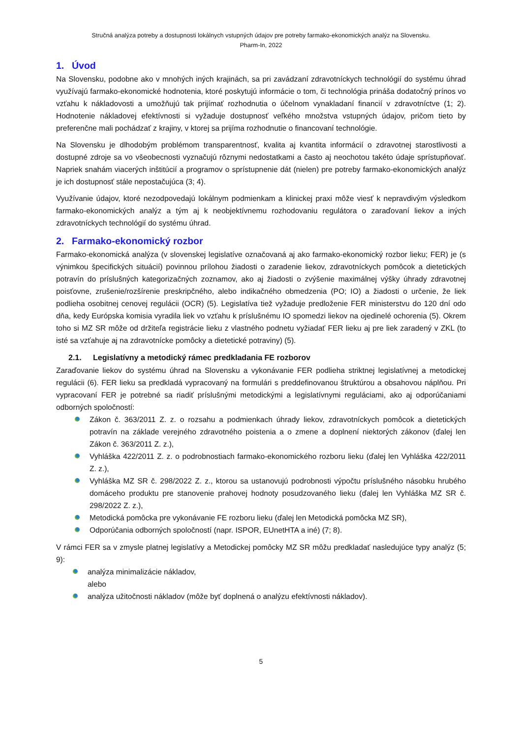Stručná analýza potreby a dostupnosti lokálnych vstupných údajov pre potreby farmako-ekonomických analýz na Slovensku.
Pharm-In, 2022
1. Úvod
Na Slovensku, podobne ako v mnohých iných krajinách, sa pri zavádzaní zdravotníckych technológií do systému úhrad využívajú farmako-ekonomické hodnotenia, ktoré poskytujú informácie o tom, či technológia prináša dodatočný prínos vo vzťahu k nákladovosti a umožňujú tak prijímať rozhodnutia o účelnom vynakladaní financií v zdravotníctve (1; 2). Hodnotenie nákladovej efektívnosti si vyžaduje dostupnosť veľkého množstva vstupných údajov, pričom tieto by preferenčne mali pochádzať z krajiny, v ktorej sa prijíma rozhodnutie o financovaní technológie.
Na Slovensku je dlhodobým problémom transparentnosť, kvalita aj kvantita informácií o zdravotnej starostlivosti a dostupné zdroje sa vo všeobecnosti vyznačujú rôznymi nedostatkami a často aj neochotou takéto údaje sprístupňovať. Napriek snahám viacerých inštitúcií a programov o sprístupnenie dát (nielen) pre potreby farmako-ekonomických analýz je ich dostupnosť stále nepostačujúca (3; 4).
Využívanie údajov, ktoré nezodpovedajú lokálnym podmienkam a klinickej praxi môže viesť k nepravdivým výsledkom farmako-ekonomických analýz a tým aj k neobjektívnemu rozhodovaniu regulátora o zaraďovaní liekov a iných zdravotníckych technológií do systému úhrad.
2. Farmako-ekonomický rozbor
Farmako-ekonomická analýza (v slovenskej legislatíve označovaná aj ako farmako-ekonomický rozbor lieku; FER) je (s výnimkou špecifických situácií) povinnou prílohou žiadosti o zaradenie liekov, zdravotníckych pomôcok a dietetických potravín do príslušných kategorizačných zoznamov, ako aj žiadosti o zvýšenie maximálnej výšky úhrady zdravotnej poisťovne, zrušenie/rozšírenie preskripčného, alebo indikačného obmedzenia (PO; IO) a žiadosti o určenie, že liek podlieha osobitnej cenovej regulácii (OCR) (5). Legislatíva tiež vyžaduje predloženie FER ministerstvu do 120 dní odo dňa, kedy Európska komisia vyradila liek vo vzťahu k príslušnému IO spomedzi liekov na ojedinelé ochorenia (5). Okrem toho si MZ SR môže od držiteľa registrácie lieku z vlastného podnetu vyžiadať FER lieku aj pre liek zaradený v ZKL (to isté sa vzťahuje aj na zdravotnícke pomôcky a dietetické potraviny) (5).
2.1. Legislatívny a metodický rámec predkladania FE rozborov
Zaraďovanie liekov do systému úhrad na Slovensku a vykonávanie FER podlieha striktnej legislatívnej a metodickej regulácii (6). FER lieku sa predkladá vypracovaný na formulári s preddefinovanou štruktúrou a obsahovou náplňou. Pri vypracovaní FER je potrebné sa riadiť príslušnými metodickými a legislatívnymi reguláciami, ako aj odporúčaniami odborných spoločností:
Zákon č. 363/2011 Z. z. o rozsahu a podmienkach úhrady liekov, zdravotníckych pomôcok a dietetických potravín na základe verejného zdravotného poistenia a o zmene a doplnení niektorých zákonov (ďalej len Zákon č. 363/2011 Z. z.),
Vyhláška 422/2011 Z. z. o podrobnostiach farmako-ekonomického rozboru lieku (ďalej len Vyhláška 422/2011 Z. z.),
Vyhláška MZ SR č. 298/2022 Z. z., ktorou sa ustanovujú podrobnosti výpočtu príslušného násobku hrubého domáceho produktu pre stanovenie prahovej hodnoty posudzovaného lieku (ďalej len Vyhláška MZ SR č. 298/2022 Z. z.),
Metodická pomôcka pre vykonávanie FE rozboru lieku (ďalej len Metodická pomôcka MZ SR),
Odporúčania odborných spoločností (napr. ISPOR, EUnetHTA a iné) (7; 8).
V rámci FER sa v zmysle platnej legislatívy a Metodickej pomôcky MZ SR môžu predkladať nasledujúce typy analýz (5; 9):
analýza minimalizácie nákladov,
alebo
analýza užitočnosti nákladov (môže byť doplnená o analýzu efektívnosti nákladov).
5